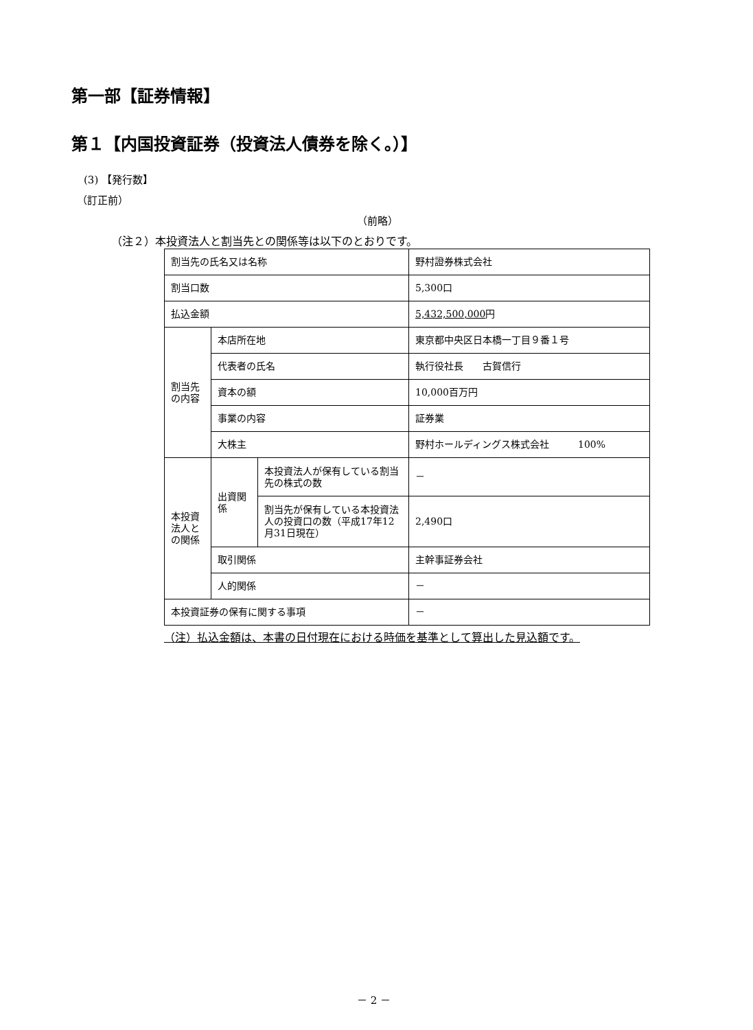第一部【証券情報】
第１【内国投資証券（投資法人債券を除く。）】
(3) 【発行数】
（訂正前）
（前略）
（注２）本投資法人と割当先との関係等は以下のとおりです。
| 割当先の氏名又は名称 | | | 野村證券株式会社 |
| 割当口数 | | | 5,300口 |
| 払込金額 | | | 5,432,500,000 円 |
| 割当先の内容 | 本店所在地 | | 東京都中央区日本橋一丁目９番１号 |
| | 代表者の氏名 | | 執行役社長 古賀信行 |
| | 資本の額 | | 10,000百万円 |
| | 事業の内容 | | 証券業 |
| | 大株主 | | 野村ホールディングス株式会社 100% |
| 本投資法人との関係 | 出資関係 | 本投資法人が保有している割当先の株式の数 | － |
| | | 割当先が保有している本投資法人の投資口の数（平成17年12月31日現在） | 2,490口 |
| | 取引関係 | | 主幹事証券会社 |
| | 人的関係 | | － |
| 本投資証券の保有に関する事項 | | | － |
（注）払込金額は、本書の日付現在における時価を基準として算出した見込額です。
－ 2 －